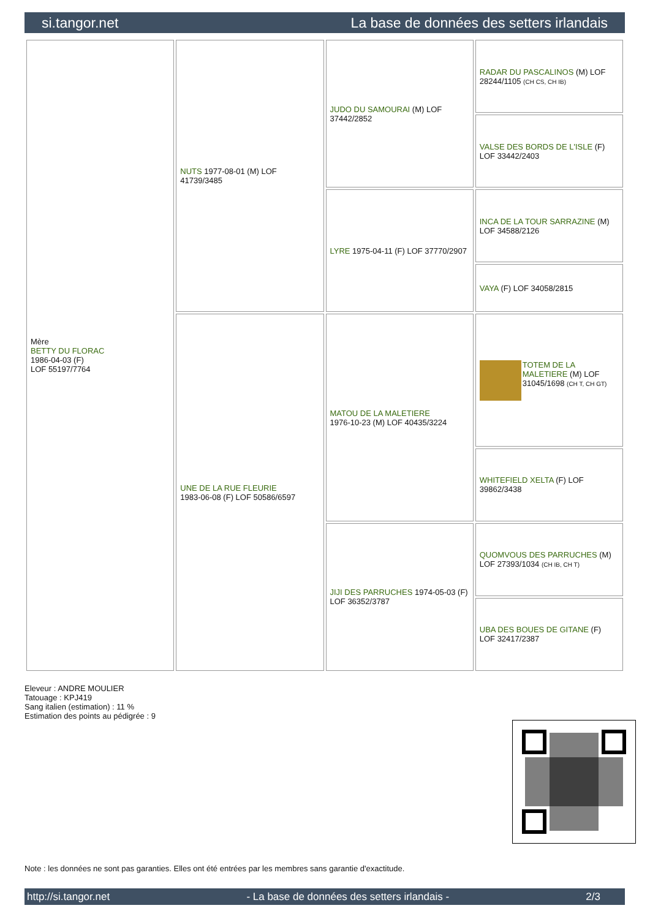si.tangor.net La base de données des setters irlandais
| Mère BETTY DU FLORAC 1986-04-03 (F) LOF 55197/7764 | NUTS 1977-08-01 (M) LOF 41739/3485 | JUDO DU SAMOURAI (M) LOF 37442/2852 | RADAR DU PASCALINOS (M) LOF 28244/1105 (CH CS, CH IB) |
| | | | VALSE DES BORDS DE L'ISLE (F) LOF 33442/2403 |
| | | LYRE 1975-04-11 (F) LOF 37770/2907 | INCA DE LA TOUR SARRAZINE (M) LOF 34588/2126 |
| | | | VAYA (F) LOF 34058/2815 |
| | UNE DE LA RUE FLEURIE 1983-06-08 (F) LOF 50586/6597 | MATOU DE LA MALETIERE 1976-10-23 (M) LOF 40435/3224 | TOTEM DE LA MALETIERE (M) LOF 31045/1698 (CH T, CH GT) |
| | | | WHITEFIELD XELTA (F) LOF 39862/3438 |
| | | JIJI DES PARRUCHES 1974-05-03 (F) LOF 36352/3787 | QUOMVOUS DES PARRUCHES (M) LOF 27393/1034 (CH IB, CH T) |
| | | | UBA DES BOUES DE GITANE (F) LOF 32417/2387 |
Eleveur : ANDRE MOULIER
Tatouage : KPJ419
Sang italien (estimation) : 11 %
Estimation des points au pédigrée : 9
Note : les données ne sont pas garanties. Elles ont été entrées par les membres sans garantie d'exactitude.
http://si.tangor.net - La base de données des setters irlandais - 2/3